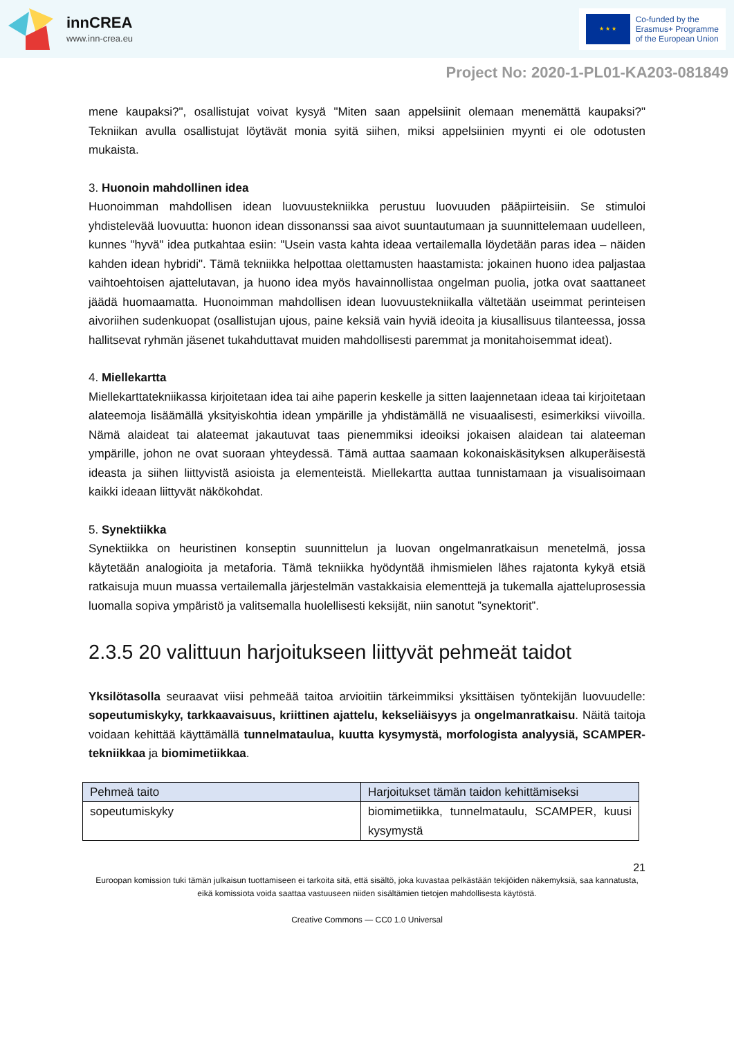innCREA
www.inn-crea.eu
★ ★ ★
Co-funded by the
Erasmus+ Programme
of the European Union
Project No: 2020-1-PL01-KA203-081849
mene kaupaksi?", osallistujat voivat kysyä "Miten saan appelsiinit olemaan menemättä kaupaksi?" Tekniikan avulla osallistujat löytävät monia syitä siihen, miksi appelsiinien myynti ei ole odotusten mukaista.
3. Huonoin mahdollinen idea
Huonoimman mahdollisen idean luovuustekniikka perustuu luovuuden pääpiirteisiin. Se stimuloi yhdistelevää luovuutta: huonon idean dissonanssi saa aivot suuntautumaan ja suunnittelemaan uudelleen, kunnes "hyvä" idea putkahtaa esiin: "Usein vasta kahta ideaa vertailemalla löydetään paras idea – näiden kahden idean hybridi". Tämä tekniikka helpottaa olettamusten haastamista: jokainen huono idea paljastaa vaihtoehtoisen ajattelutavan, ja huono idea myös havainnollistaa ongelman puolia, jotka ovat saattaneet jäädä huomaamatta. Huonoimman mahdollisen idean luovuustekniikalla vältetään useimmat perinteisen aivoriihen sudenkuopat (osallistujan ujous, paine keksiä vain hyviä ideoita ja kiusallisuus tilanteessa, jossa hallitsevat ryhmän jäsenet tukahduttavat muiden mahdollisesti paremmat ja monitahoisemmat ideat).
4. Miellekartta
Miellekarttatekniikassa kirjoitetaan idea tai aihe paperin keskelle ja sitten laajennetaan ideaa tai kirjoitetaan alateemoja lisäämällä yksityiskohtia idean ympärille ja yhdistämällä ne visuaalisesti, esimerkiksi viivoilla. Nämä alaideat tai alateemat jakautuvat taas pienemmiksi ideoiksi jokaisen alaidean tai alateeman ympärille, johon ne ovat suoraan yhteydessä. Tämä auttaa saamaan kokonaiskäsityksen alkuperäisestä ideasta ja siihen liittyvistä asioista ja elementeistä. Miellekartta auttaa tunnistamaan ja visualisoimaan kaikki ideaan liittyvät näkökohdat.
5. Synektiikka
Synektiikka on heuristinen konseptin suunnittelun ja luovan ongelmanratkaisun menetelmä, jossa käytetään analogioita ja metaforia. Tämä tekniikka hyödyntää ihmismielen lähes rajatonta kykyä etsiä ratkaisuja muun muassa vertailemalla järjestelmän vastakkaisia elementtejä ja tukemalla ajatteluprosessia luomalla sopiva ympäristö ja valitsemalla huolellisesti keksijät, niin sanotut ”synektorit”.
2.3.5 20 valittuun harjoitukseen liittyvät pehmeät taidot
Yksilötasolla seuraavat viisi pehmeää taitoa arvioitiin tärkeimmiksi yksittäisen työntekijän luovuudelle: sopeutumiskyky, tarkkaavaisuus, kriittinen ajattelu, kekseliäisyys ja ongelmanratkaisu. Näitä taitoja voidaan kehittää käyttämällä tunnelmataulua, kuutta kysymystä, morfologista analyysiä, SCAMPER-tekniikkaa ja biomimetiikkaa.
| Pehmeä taito | Harjoitukset tämän taidon kehittämiseksi |
| sopeutumiskyky | biomimetiikka, tunnelmataulu, SCAMPER, kuusi kysymystä |
21
Euroopan komission tuki tämän julkaisun tuottamiseen ei tarkoita sitä, että sisältö, joka kuvastaa pelkästään tekijöiden näkemyksiä, saa kannatusta, eikä komissiota voida saattaa vastuuseen niiden sisältämien tietojen mahdollisesta käytöstä.
Creative Commons — CC0 1.0 Universal